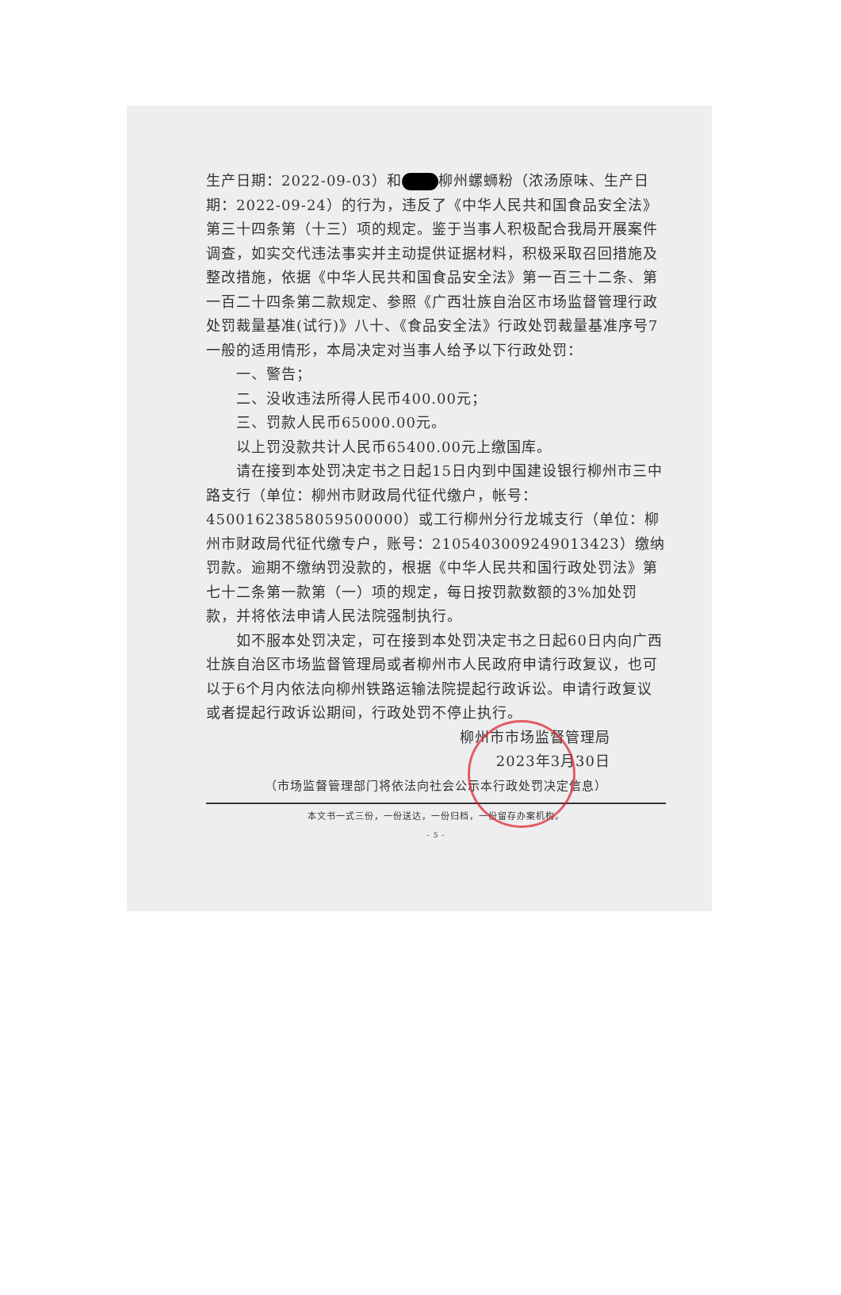生产日期：2022-09-03）和 柳州螺蛳粉（浓汤原味、生产日期：2022-09-24）的行为，违反了《中华人民共和国食品安全法》第三十四条第（十三）项的规定。鉴于当事人积极配合我局开展案件调查，如实交代违法事实并主动提供证据材料，积极采取召回措施及整改措施，依据《中华人民共和国食品安全法》第一百三十二条、第一百二十四条第二款规定、参照《广西壮族自治区市场监督管理行政处罚裁量基准(试行)》八十、《食品安全法》行政处罚裁量基准序号7一般的适用情形，本局决定对当事人给予以下行政处罚：
一、警告；
二、没收违法所得人民币400.00元；
三、罚款人民币65000.00元。
以上罚没款共计人民币65400.00元上缴国库。
请在接到本处罚决定书之日起15日内到中国建设银行柳州市三中路支行（单位：柳州市财政局代征代缴户，帐号：45001623858059500000）或工行柳州分行龙城支行（单位：柳州市财政局代征代缴专户，账号：2105403009249013423）缴纳罚款。逾期不缴纳罚没款的，根据《中华人民共和国行政处罚法》第七十二条第一款第（一）项的规定，每日按罚款数额的3%加处罚款，并将依法申请人民法院强制执行。
如不服本处罚决定，可在接到本处罚决定书之日起60日内向广西壮族自治区市场监督管理局或者柳州市人民政府申请行政复议，也可以于6个月内依法向柳州铁路运输法院提起行政诉讼。申请行政复议或者提起行政诉讼期间，行政处罚不停止执行。
柳州市市场监督管理局
2023年3月30日
（市场监督管理部门将依法向社会公示本行政处罚决定信息）
本文书一式三份，一份送达，一份归档，一份留存办案机构。
- 5 -